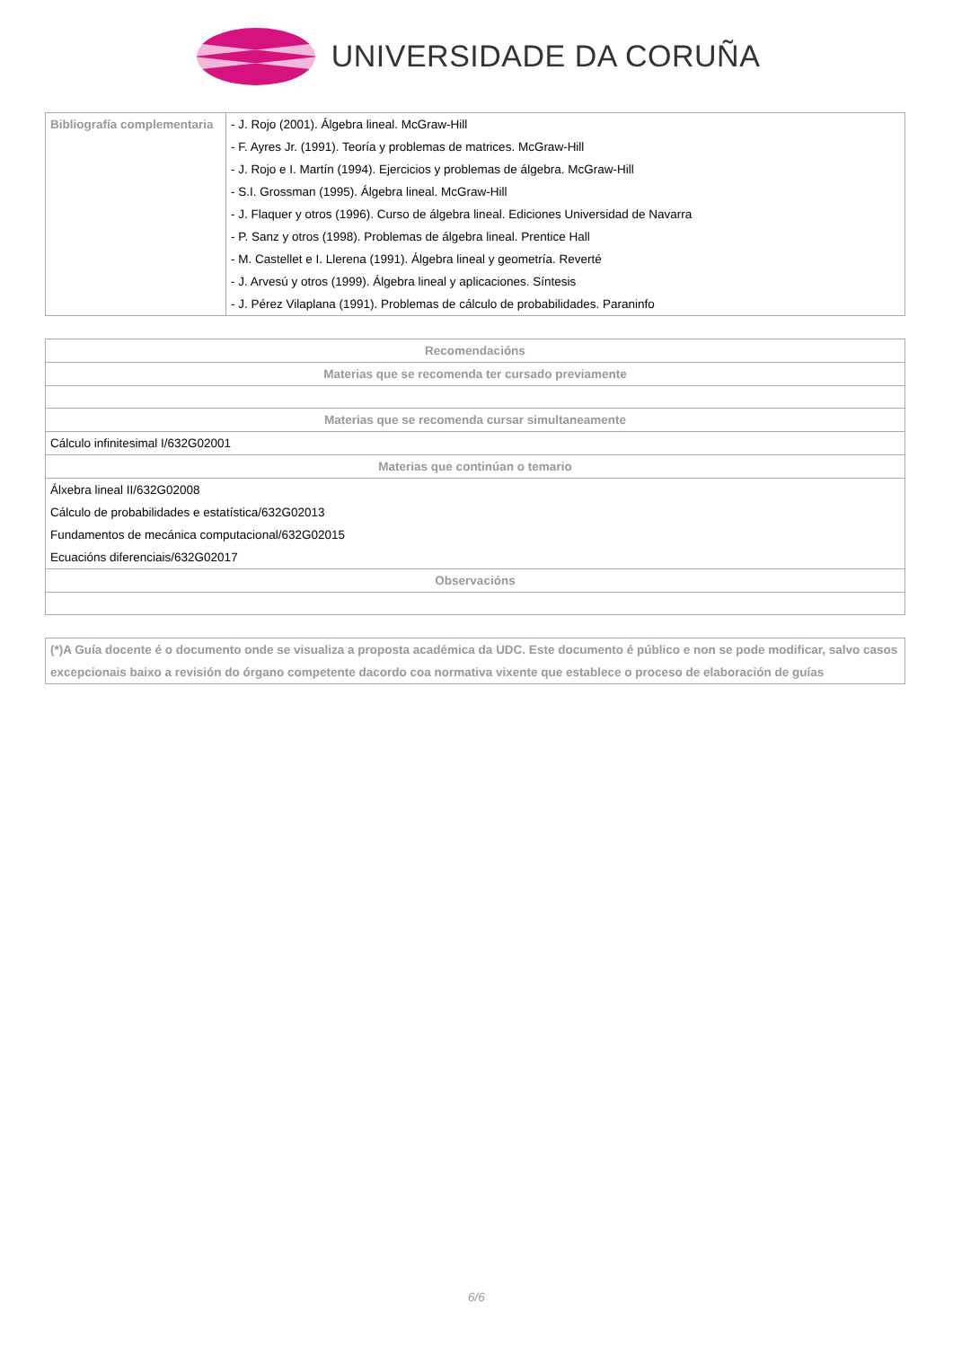UNIVERSIDADE DA CORUÑA
| Bibliografía complementaria | - J. Rojo (2001). Álgebra lineal. McGraw-Hill - F. Ayres Jr. (1991). Teoría y problemas de matrices. McGraw-Hill - J. Rojo e I. Martín (1994). Ejercicios y problemas de álgebra. McGraw-Hill - S.I. Grossman (1995). Álgebra lineal. McGraw-Hill - J. Flaquer y otros (1996). Curso de álgebra lineal. Ediciones Universidad de Navarra - P. Sanz y otros (1998). Problemas de álgebra lineal. Prentice Hall - M. Castellet e I. Llerena (1991). Álgebra lineal y geometría. Reverté - J. Arvesú y otros (1999). Álgebra lineal y aplicaciones. Síntesis - J. Pérez Vilaplana (1991). Problemas de cálculo de probabilidades. Paraninfo |
| Recomendacións |
| --- |
| Materias que se recomenda ter cursado previamente |
| Materias que se recomenda cursar simultaneamente |
| Cálculo infinitesimal I/632G02001 |
| Materias que continúan o temario |
| Álxebra lineal II/632G02008 Cálculo de probabilidades e estatística/632G02013 Fundamentos de mecánica computacional/632G02015 Ecuacións diferenciais/632G02017 |
| Observacións |
| (*)A Guía docente é o documento onde se visualiza a proposta académica da UDC. Este documento é público e non se pode modificar, salvo casos excepcionais baixo a revisión do órgano competente dacordo coa normativa vixente que establece o proceso de elaboración de guías |
6/6